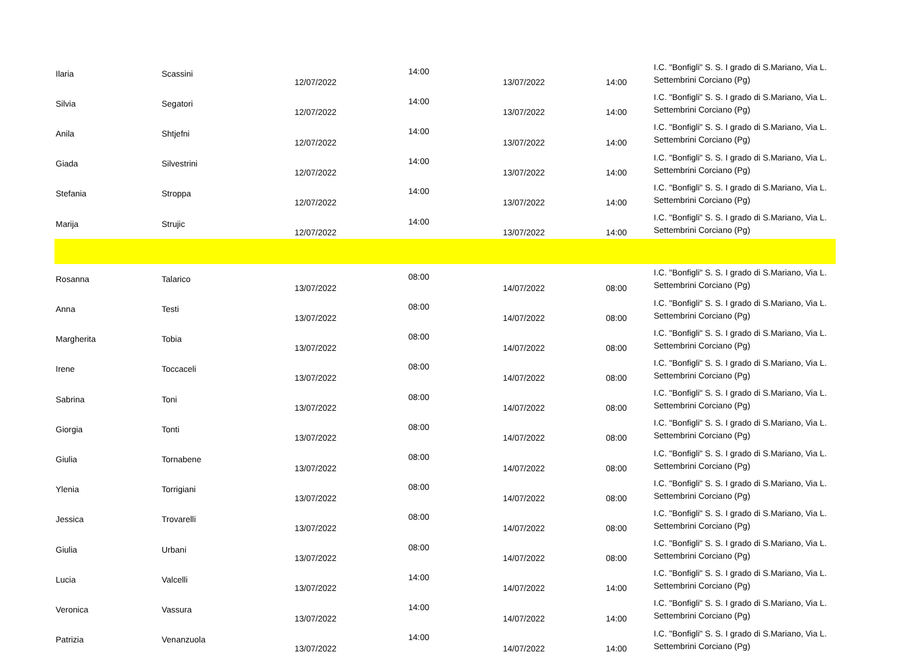| Ilaria | Scassini | 12/07/2022 | 14:00 | 13/07/2022 | 14:00 | I.C. "Bonfigli" S. S. I grado di S.Mariano, Via L. Settembrini Corciano (Pg) |
| Silvia | Segatori | 12/07/2022 | 14:00 | 13/07/2022 | 14:00 | I.C. "Bonfigli" S. S. I grado di S.Mariano, Via L. Settembrini Corciano (Pg) |
| Anila | Shtjefni | 12/07/2022 | 14:00 | 13/07/2022 | 14:00 | I.C. "Bonfigli" S. S. I grado di S.Mariano, Via L. Settembrini Corciano (Pg) |
| Giada | Silvestrini | 12/07/2022 | 14:00 | 13/07/2022 | 14:00 | I.C. "Bonfigli" S. S. I grado di S.Mariano, Via L. Settembrini Corciano (Pg) |
| Stefania | Stroppa | 12/07/2022 | 14:00 | 13/07/2022 | 14:00 | I.C. "Bonfigli" S. S. I grado di S.Mariano, Via L. Settembrini Corciano (Pg) |
| Marija | Strujic | 12/07/2022 | 14:00 | 13/07/2022 | 14:00 | I.C. "Bonfigli" S. S. I grado di S.Mariano, Via L. Settembrini Corciano (Pg) |
| Rosanna | Talarico | 13/07/2022 | 08:00 | 14/07/2022 | 08:00 | I.C. "Bonfigli" S. S. I grado di S.Mariano, Via L. Settembrini Corciano (Pg) |
| Anna | Testi | 13/07/2022 | 08:00 | 14/07/2022 | 08:00 | I.C. "Bonfigli" S. S. I grado di S.Mariano, Via L. Settembrini Corciano (Pg) |
| Margherita | Tobia | 13/07/2022 | 08:00 | 14/07/2022 | 08:00 | I.C. "Bonfigli" S. S. I grado di S.Mariano, Via L. Settembrini Corciano (Pg) |
| Irene | Toccaceli | 13/07/2022 | 08:00 | 14/07/2022 | 08:00 | I.C. "Bonfigli" S. S. I grado di S.Mariano, Via L. Settembrini Corciano (Pg) |
| Sabrina | Toni | 13/07/2022 | 08:00 | 14/07/2022 | 08:00 | I.C. "Bonfigli" S. S. I grado di S.Mariano, Via L. Settembrini Corciano (Pg) |
| Giorgia | Tonti | 13/07/2022 | 08:00 | 14/07/2022 | 08:00 | I.C. "Bonfigli" S. S. I grado di S.Mariano, Via L. Settembrini Corciano (Pg) |
| Giulia | Tornabene | 13/07/2022 | 08:00 | 14/07/2022 | 08:00 | I.C. "Bonfigli" S. S. I grado di S.Mariano, Via L. Settembrini Corciano (Pg) |
| Ylenia | Torrigiani | 13/07/2022 | 08:00 | 14/07/2022 | 08:00 | I.C. "Bonfigli" S. S. I grado di S.Mariano, Via L. Settembrini Corciano (Pg) |
| Jessica | Trovarelli | 13/07/2022 | 08:00 | 14/07/2022 | 08:00 | I.C. "Bonfigli" S. S. I grado di S.Mariano, Via L. Settembrini Corciano (Pg) |
| Giulia | Urbani | 13/07/2022 | 08:00 | 14/07/2022 | 08:00 | I.C. "Bonfigli" S. S. I grado di S.Mariano, Via L. Settembrini Corciano (Pg) |
| Lucia | Valcelli | 13/07/2022 | 14:00 | 14/07/2022 | 14:00 | I.C. "Bonfigli" S. S. I grado di S.Mariano, Via L. Settembrini Corciano (Pg) |
| Veronica | Vassura | 13/07/2022 | 14:00 | 14/07/2022 | 14:00 | I.C. "Bonfigli" S. S. I grado di S.Mariano, Via L. Settembrini Corciano (Pg) |
| Patrizia | Venanzuola | 13/07/2022 | 14:00 | 14/07/2022 | 14:00 | I.C. "Bonfigli" S. S. I grado di S.Mariano, Via L. Settembrini Corciano (Pg) |